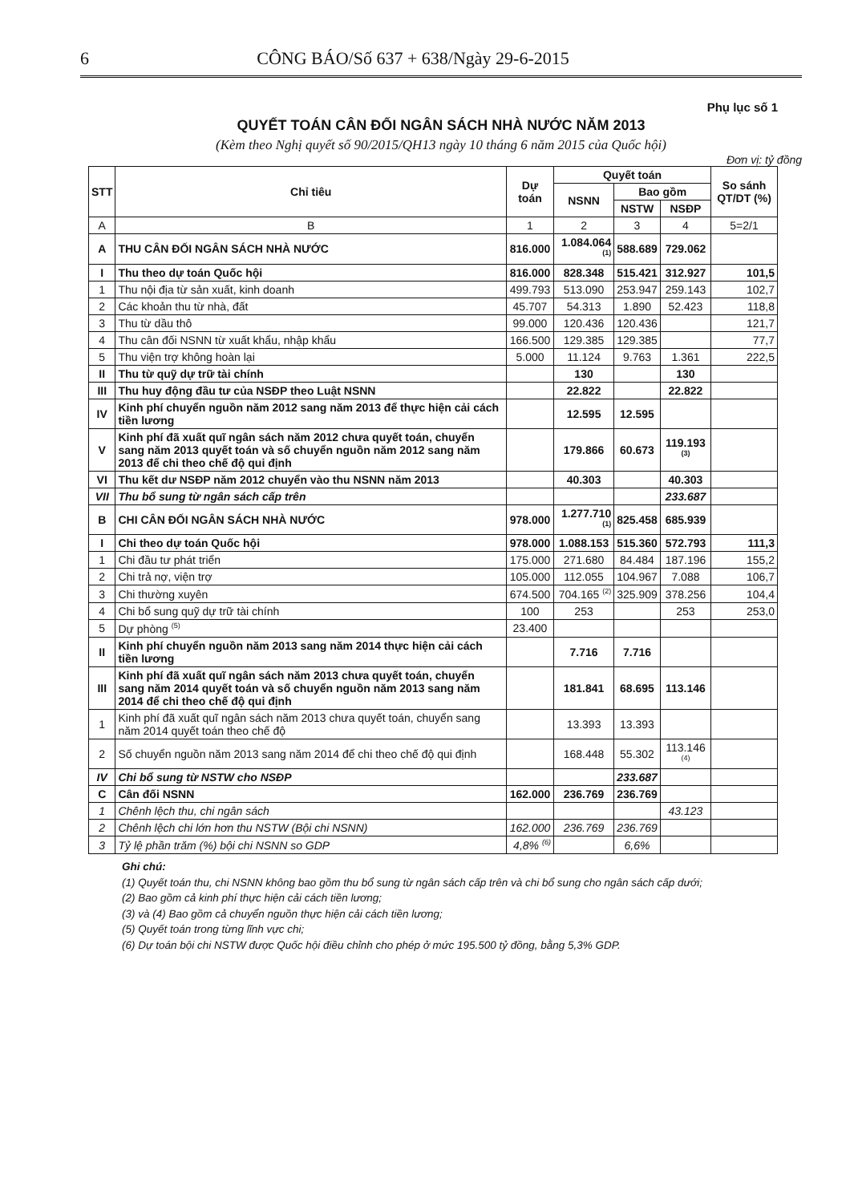6 CÔNG BÁO/Số 637 + 638/Ngày 29-6-2015
Phụ lục số 1
QUYẾT TOÁN CÂN ĐỐI NGÂN SÁCH NHÀ NƯỚC NĂM 2013
(Kèm theo Nghị quyết số 90/2015/QH13 ngày 10 tháng 6 năm 2015 của Quốc hội)
Đơn vị: tỷ đồng
| STT | Chỉ tiêu | Dự toán | Quyết toán | | | So sánh QT/DT (%) |
| --- | --- | --- | --- | --- | --- | --- |
| | | | NSNN | Bao gồm | | |
| | | | | NSTW | NSĐP | |
| A | B | 1 | 2 | 3 | 4 | 5=2/1 |
| A | THU CÂN ĐỐI NGÂN SÁCH NHÀ NƯỚC | 816.000 | 1.084.064 <sup>(1)</sup> | 588.689 | 729.062 | |
| I | Thu theo dự toán Quốc hội | 816.000 | 828.348 | 515.421 | 312.927 | 101,5 |
| 1 | Thu nội địa từ sản xuất, kinh doanh | 499.793 | 513.090 | 253.947 | 259.143 | 102,7 |
| 2 | Các khoản thu từ nhà, đất | 45.707 | 54.313 | 1.890 | 52.423 | 118,8 |
| 3 | Thu từ dầu thô | 99.000 | 120.436 | 120.436 | | 121,7 |
| 4 | Thu cân đối NSNN từ xuất khẩu, nhập khẩu | 166.500 | 129.385 | 129.385 | | 77,7 |
| 5 | Thu viện trợ không hoàn lại | 5.000 | 11.124 | 9.763 | 1.361 | 222,5 |
| II | Thu từ quỹ dự trữ tài chính | | 130 | | 130 | |
| III | Thu huy động đầu tư của NSĐP theo Luật NSNN | | 22.822 | | 22.822 | |
| IV | Kinh phí chuyển nguồn năm 2012 sang năm 2013 để thực hiện cải cách tiền lương | | 12.595 | 12.595 | | |
| V | Kinh phí đã xuất quĩ ngân sách năm 2012 chưa quyết toán, chuyển sang năm 2013 quyết toán và số chuyển nguồn năm 2012 sang năm 2013 để chi theo chế độ qui định | | 179.866 | 60.673 | 119.193 <sup>(3)</sup> | |
| VI | Thu kết dư NSĐP năm 2012 chuyển vào thu NSNN năm 2013 | | 40.303 | | 40.303 | |
| VII | Thu bổ sung từ ngân sách cấp trên | | | | 233.687 | |
| B | CHI CÂN ĐỐI NGÂN SÁCH NHÀ NƯỚC | 978.000 | 1.277.710 <sup>(1)</sup> | 825.458 | 685.939 | |
| I | Chi theo dự toán Quốc hội | 978.000 | 1.088.153 | 515.360 | 572.793 | 111,3 |
| 1 | Chi đầu tư phát triển | 175.000 | 271.680 | 84.484 | 187.196 | 155,2 |
| 2 | Chi trả nợ, viện trợ | 105.000 | 112.055 | 104.967 | 7.088 | 106,7 |
| 3 | Chi thường xuyên | 674.500 | 704.165 <sup>(2)</sup> | 325.909 | 378.256 | 104,4 |
| 4 | Chi bổ sung quỹ dự trữ tài chính | 100 | 253 | | 253 | 253,0 |
| 5 | Dự phòng <sup>(5)</sup> | 23.400 | | | | |
| II | Kinh phí chuyển nguồn năm 2013 sang năm 2014 thực hiện cải cách tiền lương | | 7.716 | 7.716 | | |
| III | Kinh phí đã xuất quĩ ngân sách năm 2013 chưa quyết toán, chuyển sang năm 2014 quyết toán và số chuyển nguồn năm 2013 sang năm 2014 để chi theo chế độ qui định | | 181.841 | 68.695 | 113.146 | |
| 1 | Kinh phí đã xuất quĩ ngân sách năm 2013 chưa quyết toán, chuyển sang năm 2014 quyết toán theo chế độ | | 13.393 | 13.393 | | |
| 2 | Số chuyển nguồn năm 2013 sang năm 2014 để chi theo chế độ qui định | | 168.448 | 55.302 | 113.146 <sup>(4)</sup> | |
| IV | Chi bổ sung từ NSTW cho NSĐP | | | 233.687 | | |
| C | Cân đối NSNN | 162.000 | 236.769 | 236.769 | | |
| 1 | Chênh lệch thu, chi ngân sách | | | | 43.123 | |
| 2 | Chênh lệch chi lớn hơn thu NSTW (Bội chi NSNN) | 162.000 | 236.769 | 236.769 | | |
| 3 | Tỷ lệ phần trăm (%) bội chi NSNN so GDP | 4,8% <sup>(6)</sup> | | 6,6% | | |
Ghi chú:
(1) Quyết toán thu, chi NSNN không bao gồm thu bổ sung từ ngân sách cấp trên và chi bổ sung cho ngân sách cấp dưới;
(2) Bao gồm cả kinh phí thực hiện cải cách tiền lương;
(3) và (4) Bao gồm cả chuyển nguồn thực hiện cải cách tiền lương;
(5) Quyết toán trong từng lĩnh vực chi;
(6) Dự toán bội chi NSTW được Quốc hội điều chỉnh cho phép ở mức 195.500 tỷ đồng, bằng 5,3% GDP.